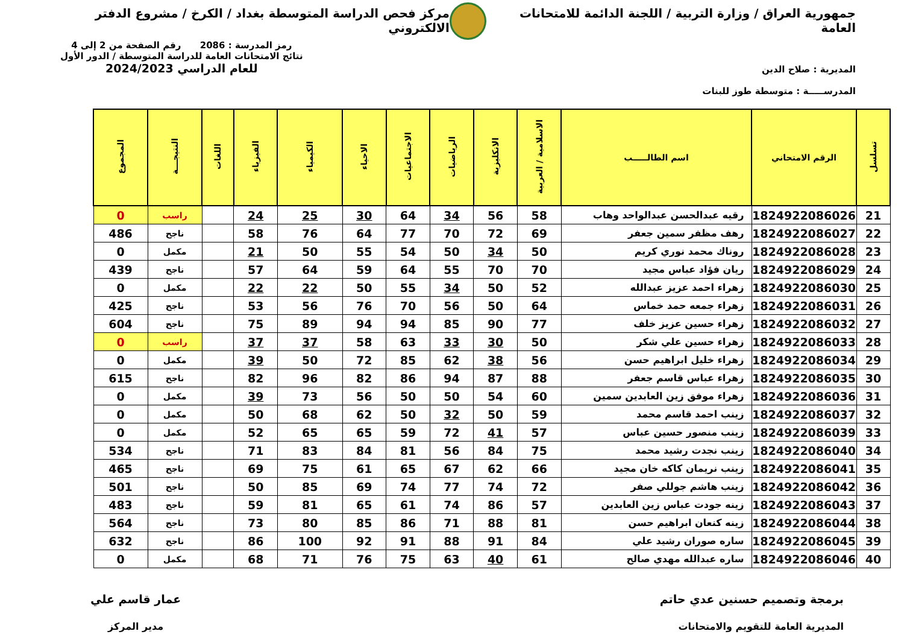جمهورية العراق / وزارة التربية / اللجنة الدائمة للامتحانات العامة
مركز فحص الدراسة المتوسطة بغداد / الكرخ / مشروع الدفتر الالكتروني
المديرية : صلاح الدين
المدرســـــة : متوسطة طوز للبنات
رمز المدرسة : 2086 رقم الصفحة من 2 إلى 4
نتائج الامتحانات العامة للدراسة المتوسطة / الدور الأول
للعام الدراسي 2024/2023
| تسلسل | الرقم الامتحاني | اسم الطالـــــب | الاسلامية / العربية | الانكليزية | الرياضيات | الاجتماعيات | الاحياء | الكيمياء | الفيزياء | اللغات | النتيجـــة | المجموع |
| --- | --- | --- | --- | --- | --- | --- | --- | --- | --- | --- | --- | --- |
| 21 | 1824922086026 | رقيه عبدالحسن عبدالواحد وهاب | 58 | 56 | 34 | 64 | 30 | 25 | 24 | | راسب | 0 |
| 22 | 1824922086027 | رهف مظفر سمين جعفر | 69 | 72 | 70 | 77 | 64 | 76 | 58 | | ناجح | 486 |
| 23 | 1824922086028 | روناك محمد نوري كريم | 50 | 34 | 50 | 54 | 55 | 50 | 21 | | مكمل | 0 |
| 24 | 1824922086029 | ريان فؤاد عباس مجيد | 70 | 70 | 55 | 64 | 59 | 64 | 57 | | ناجح | 439 |
| 25 | 1824922086030 | زهراء احمد عزيز عبدالله | 52 | 50 | 34 | 55 | 50 | 22 | 22 | | مكمل | 0 |
| 26 | 1824922086031 | زهراء جمعه حمد خماس | 64 | 50 | 56 | 70 | 76 | 56 | 53 | | ناجح | 425 |
| 27 | 1824922086032 | زهراء حسين عزيز خلف | 77 | 90 | 85 | 94 | 94 | 89 | 75 | | ناجح | 604 |
| 28 | 1824922086033 | زهراء حسين علي شكر | 50 | 30 | 33 | 63 | 58 | 37 | 37 | | راسب | 0 |
| 29 | 1824922086034 | زهراء خليل ابراهيم حسن | 56 | 38 | 62 | 85 | 72 | 50 | 39 | | مكمل | 0 |
| 30 | 1824922086035 | زهراء عباس قاسم جعفر | 88 | 87 | 94 | 86 | 82 | 96 | 82 | | ناجح | 615 |
| 31 | 1824922086036 | زهراء موفق زين العابدين سمين | 60 | 54 | 50 | 50 | 56 | 73 | 39 | | مكمل | 0 |
| 32 | 1824922086037 | زينب احمد قاسم محمد | 59 | 50 | 32 | 50 | 62 | 68 | 50 | | مكمل | 0 |
| 33 | 1824922086039 | زينب منصور حسين عباس | 57 | 41 | 72 | 59 | 65 | 65 | 52 | | مكمل | 0 |
| 34 | 1824922086040 | زينب نجدت رشيد محمد | 75 | 84 | 56 | 81 | 84 | 83 | 71 | | ناجح | 534 |
| 35 | 1824922086041 | زينب نريمان كاكه خان مجيد | 66 | 62 | 67 | 65 | 61 | 75 | 69 | | ناجح | 465 |
| 36 | 1824922086042 | زينب هاشم جوللي صفر | 72 | 74 | 77 | 74 | 69 | 85 | 50 | | ناجح | 501 |
| 37 | 1824922086043 | زينه جودت عباس زين العابدين | 57 | 86 | 74 | 61 | 65 | 81 | 59 | | ناجح | 483 |
| 38 | 1824922086044 | زينه كنعان ابراهيم حسن | 81 | 88 | 71 | 86 | 85 | 80 | 73 | | ناجح | 564 |
| 39 | 1824922086045 | ساره صوران رشيد علي | 84 | 91 | 88 | 91 | 92 | 100 | 86 | | ناجح | 632 |
| 40 | 1824922086046 | ساره عبدالله مهدي صالح | 61 | 40 | 63 | 75 | 76 | 71 | 68 | | مكمل | 0 |
برمجة وتصميم حسنين عدي حاتم
المديرية العامة للتقويم والامتحانات
عمار قاسم علي
مدير المركز